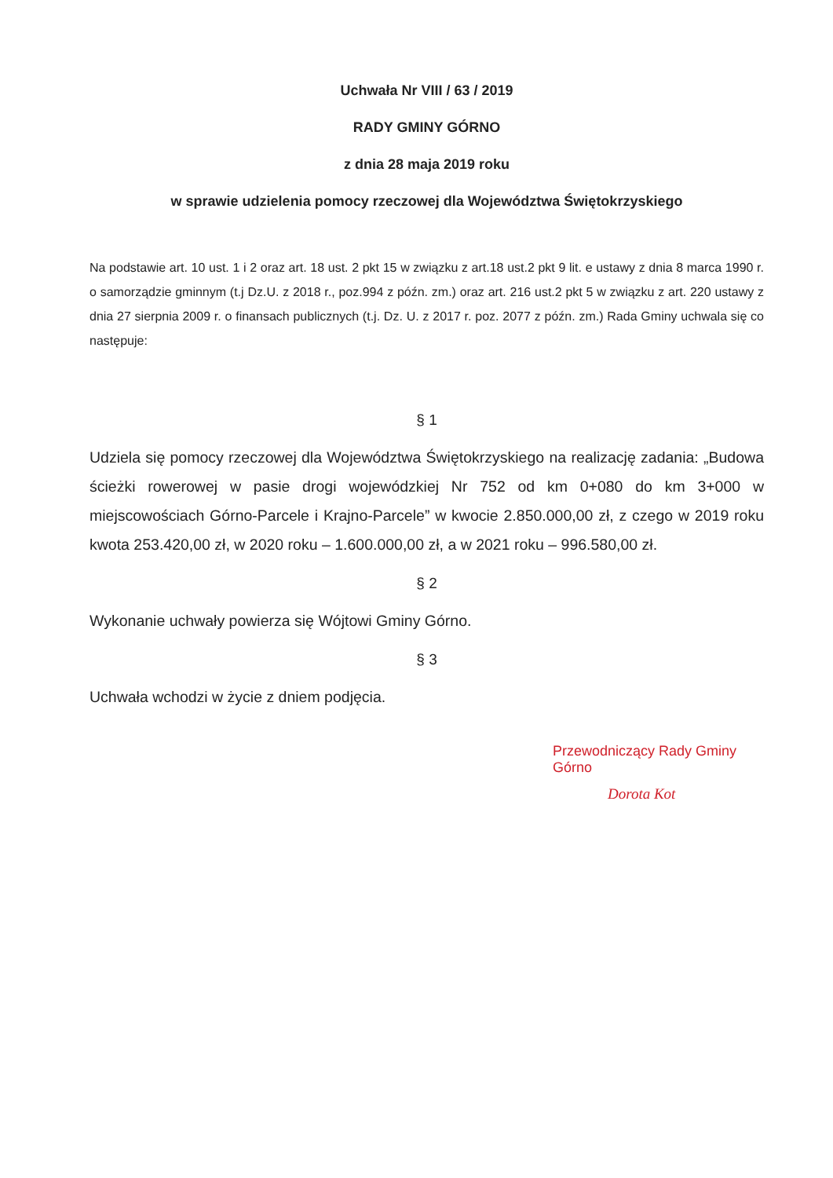Uchwała Nr VIII / 63 / 2019
RADY GMINY GÓRNO
z dnia 28 maja 2019 roku
w sprawie udzielenia pomocy rzeczowej dla Województwa Świętokrzyskiego
Na podstawie art. 10 ust. 1 i 2 oraz art. 18 ust. 2 pkt 15 w związku z art.18 ust.2 pkt 9 lit. e ustawy z dnia 8 marca 1990 r. o samorządzie gminnym (t.j Dz.U. z 2018 r., poz.994 z późn. zm.) oraz art. 216 ust.2 pkt 5 w związku z art. 220 ustawy z dnia 27 sierpnia 2009 r. o finansach publicznych (t.j. Dz. U. z 2017 r. poz. 2077 z późn. zm.) Rada Gminy uchwala się co następuje:
§ 1
Udziela się pomocy rzeczowej dla Województwa Świętokrzyskiego na realizację zadania: „Budowa ścieżki rowerowej w pasie drogi wojewódzkiej Nr 752 od km 0+080 do km 3+000 w miejscowościach Górno-Parcele i Krajno-Parcele” w kwocie 2.850.000,00 zł, z czego w 2019 roku kwota 253.420,00 zł, w 2020 roku – 1.600.000,00 zł, a w 2021 roku – 996.580,00 zł.
§ 2
Wykonanie uchwały powierza się Wójtowi Gminy Górno.
§ 3
Uchwała wchodzi w życie z dniem podjęcia.
Przewodniczący Rady Gminy Górno
Dorota Kot